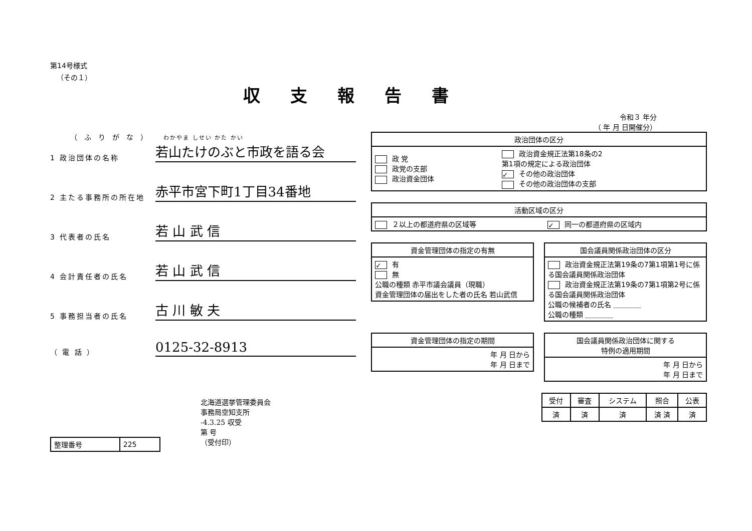第14号様式
（その１）
収支報告書
令和３ 年分
（ 年 月 日開催分）
（ふりがな） わかやま しせい かた かい
1 政治団体の名称 若山たけのぶと市政を語る会
2 主たる事務所の所在地 赤平市宮下町1丁目34番地
3 代表者の氏名 若 山 武 信
4 会計責任者の氏名 若 山 武 信
5 事務担当者の氏名 古 川 敏 夫
（ 電 話 ） 0125-32-8913
北海道選挙管理委員会
事務局空知支所
-4.3.25 収受
第 号
（受付印）
| 整理番号 | 225 |
| 政治団体の区分 | |
| --- | --- |
| 政 党 政党の支部 政治資金団体 | 政治資金規正法第18条の2 第1項の規定による政治団体 ✓ その他の政治団体 その他の政治団体の支部 |
| 活動区域の区分 | |
| --- | --- |
| ２以上の都道府県の区域等 | ✓ 同一の都道府県の区域内 |
| 資金管理団体の指定の有無 |
| --- |
| ✓ 有 無 公職の種類 赤平市議会議員（現職） 資金管理団体の届出をした者の氏名 若山武信 |
| 国会議員関係政治団体の区分 |
| --- |
| 政治資金規正法第19条の7第1項第1号に係る国会議員関係政治団体 政治資金規正法第19条の7第1項第2号に係る国会議員関係政治団体 公職の候補者の氏名 ＿＿＿＿ 公職の種類 ＿＿＿＿ |
| 資金管理団体の指定の期間 |
| --- |
| 年 月 日から 年 月 日まで |
| 国会議員関係政治団体に関する 特例の適用期間 |
| --- |
| 年 月 日から 年 月 日まで |
| 受付 | 審査 | システム | 照合 | 公表 |
| --- | --- | --- | --- | --- |
| 済 | 済 | 済 | 済 済 | 済 |